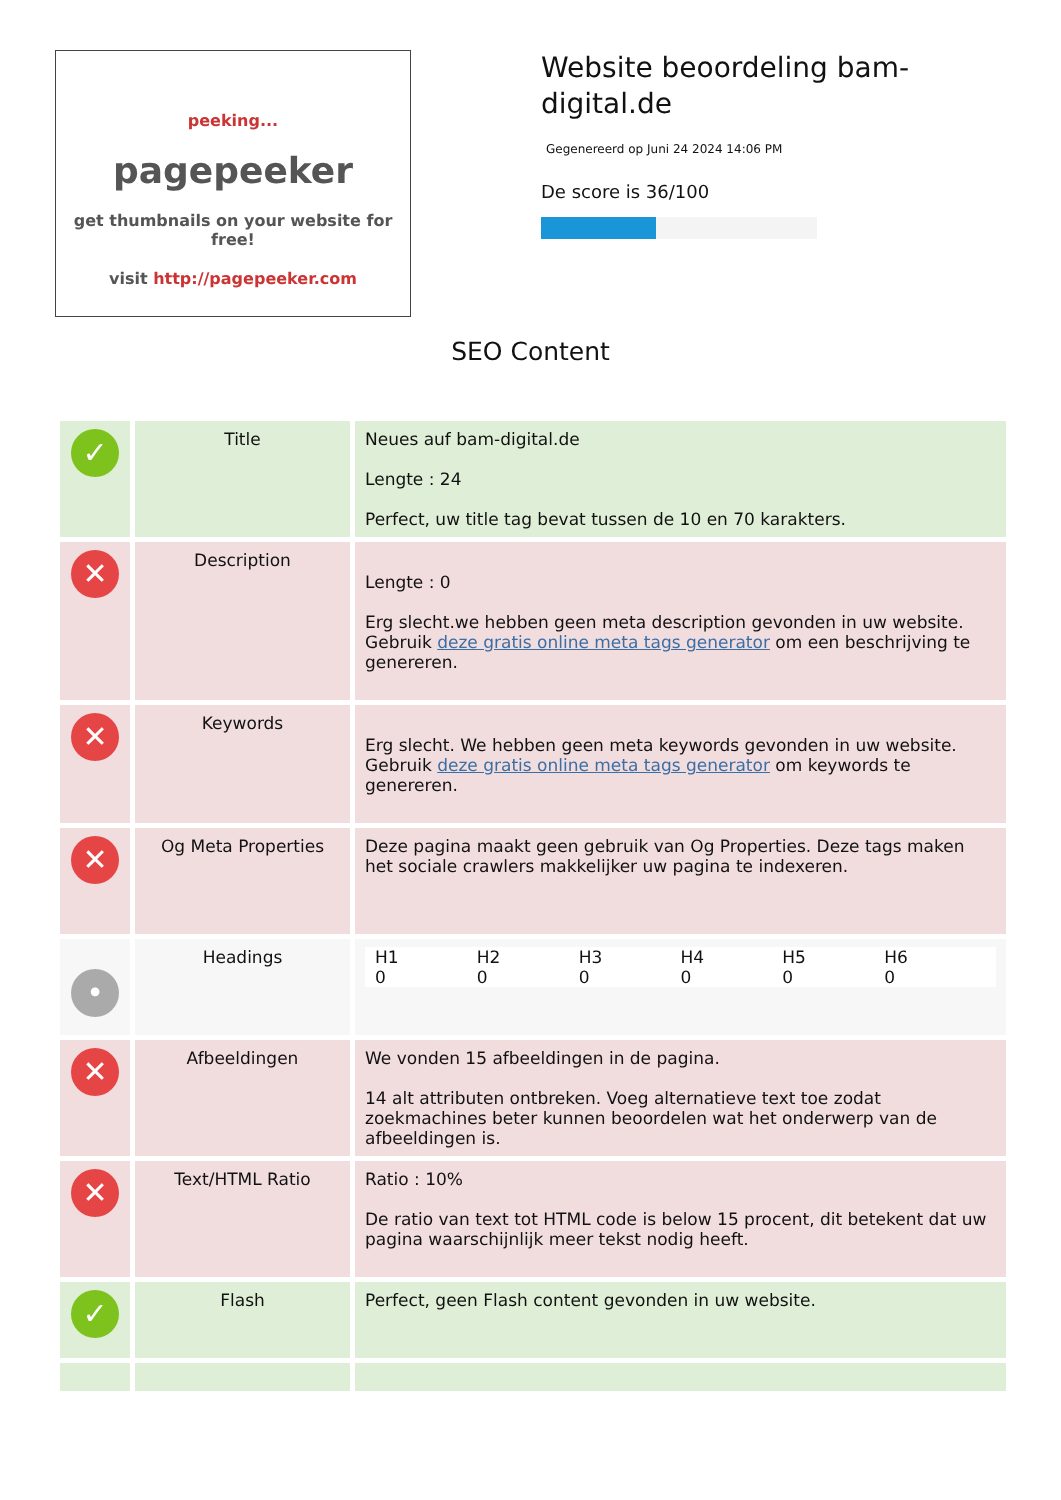peeking...
pagepeeker
get thumbnails on your website for free!
visit http://pagepeeker.com
Website beoordeling bam-digital.de
Gegenereerd op Juni 24 2024 14:06 PM
De score is 36/100
SEO Content
| ✓ | Title | Neues auf bam-digital.de Lengte : 24 Perfect, uw title tag bevat tussen de 10 en 70 karakters. |
| ✕ | Description | Lengte : 0 Erg slecht.we hebben geen meta description gevonden in uw website. Gebruik deze gratis online meta tags generator om een beschrijving te genereren. |
| ✕ | Keywords | Erg slecht. We hebben geen meta keywords gevonden in uw website. Gebruik deze gratis online meta tags generator om keywords te genereren. |
| ✕ | Og Meta Properties | Deze pagina maakt geen gebruik van Og Properties. Deze tags maken het sociale crawlers makkelijker uw pagina te indexeren. |
| • | Headings | H1 0 H2 0 H3 0 H4 0 H5 0 H6 0 |
| ✕ | Afbeeldingen | We vonden 15 afbeeldingen in de pagina. 14 alt attributen ontbreken. Voeg alternatieve text toe zodat zoekmachines beter kunnen beoordelen wat het onderwerp van de afbeeldingen is. |
| ✕ | Text/HTML Ratio | Ratio : 10% De ratio van text tot HTML code is below 15 procent, dit betekent dat uw pagina waarschijnlijk meer tekst nodig heeft. |
| ✓ | Flash | Perfect, geen Flash content gevonden in uw website. |